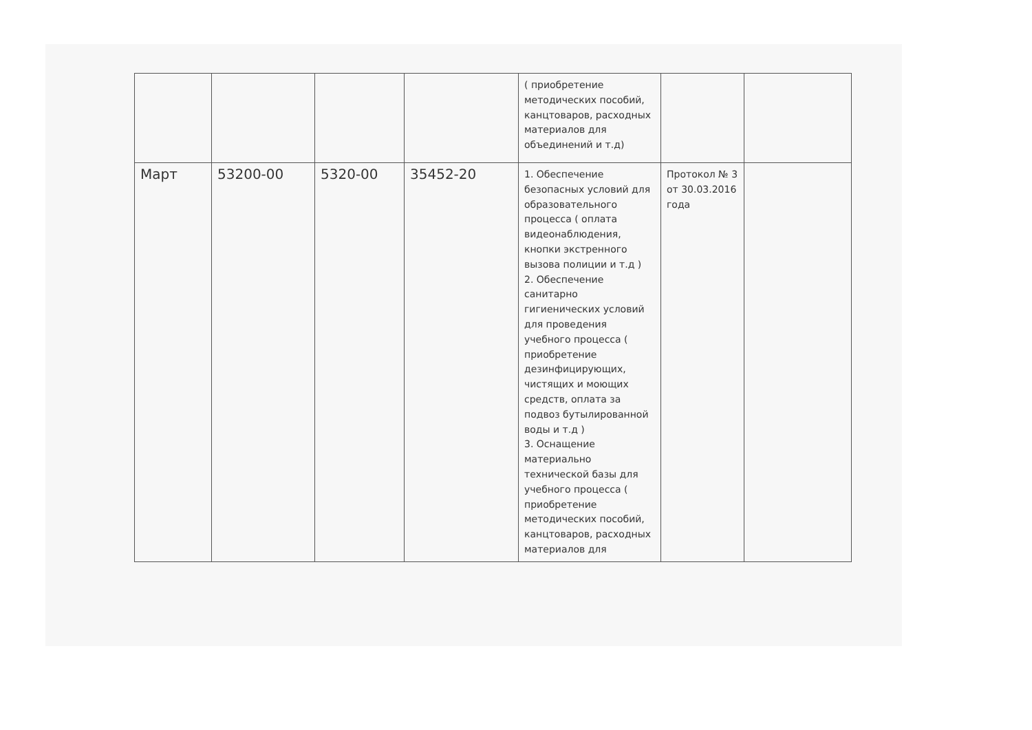| | | | | ( приобретение методических пособий, канцтоваров, расходных материалов для объединений и т.д) | | |
| Март | 53200-00 | 5320-00 | 35452-20 | 1. Обеспечение безопасных условий для образовательного процесса ( оплата видеонаблюдения, кнопки экстренного вызова полиции и т.д ) 2. Обеспечение санитарно гигиенических условий для проведения учебного процесса ( приобретение дезинфицирующих, чистящих и моющих средств, оплата за подвоз бутылированной воды и т.д ) 3. Оснащение материально технической базы для учебного процесса ( приобретение методических пособий, канцтоваров, расходных материалов для | Протокол № 3 от 30.03.2016 года | |